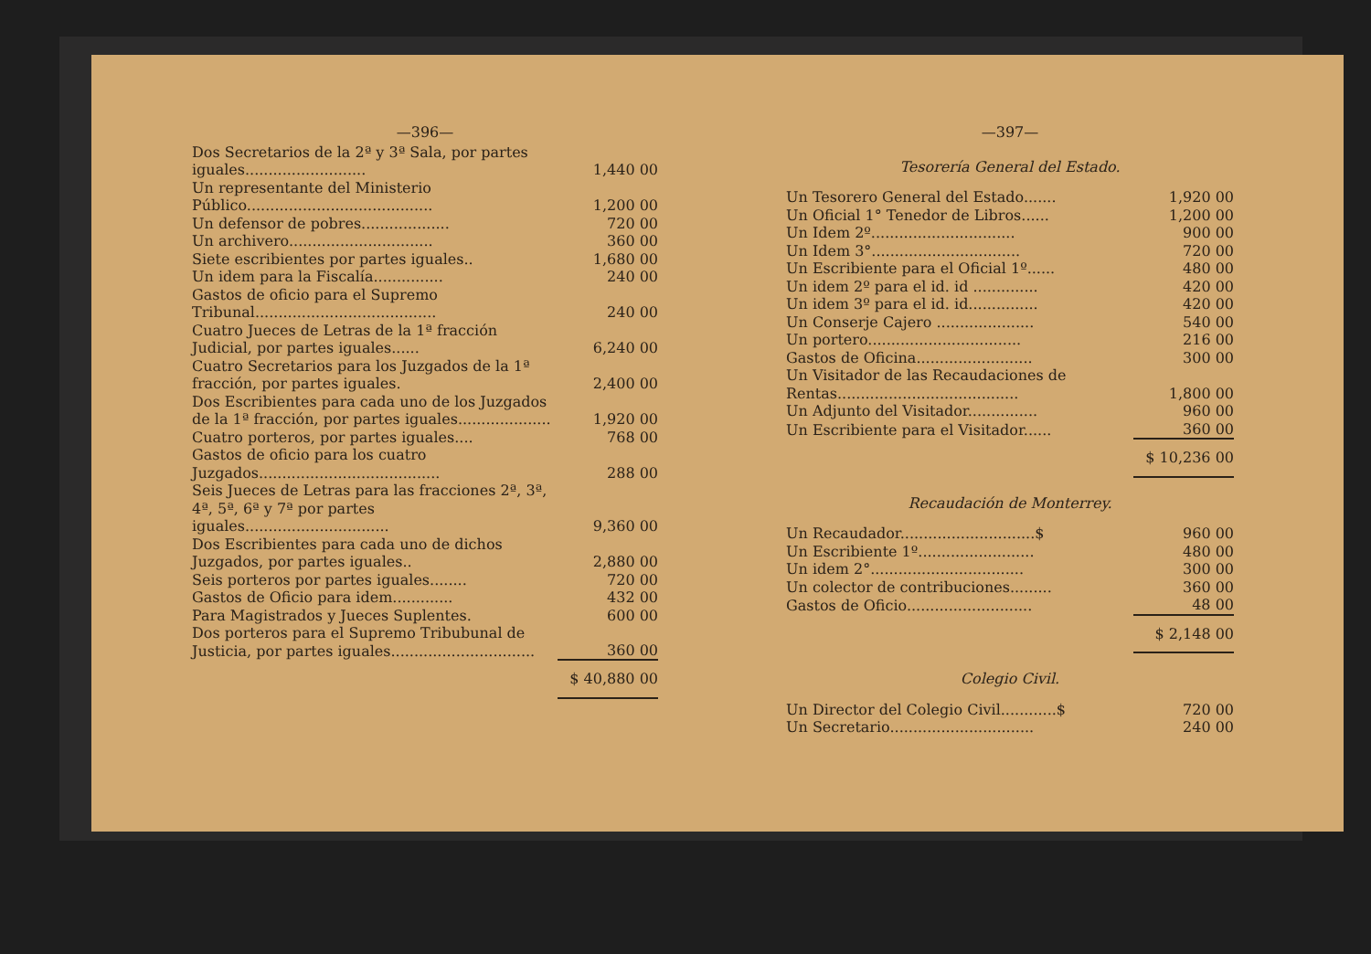—396—
| Dos Secretarios de la 2ª y 3ª Sala, por partes iguales.......................... | 1,440 00 |
| Un representante del Ministerio Público........................................ | 1,200 00 |
| Un defensor de pobres................... | 720 00 |
| Un archivero............................... | 360 00 |
| Siete escribientes por partes iguales.. | 1,680 00 |
| Un idem para la Fiscalía............... | 240 00 |
| Gastos de oficio para el Supremo Tribunal....................................... | 240 00 |
| Cuatro Jueces de Letras de la 1ª fracción Judicial, por partes iguales...... | 6,240 00 |
| Cuatro Secretarios para los Juzgados de la 1ª fracción, por partes iguales. | 2,400 00 |
| Dos Escribientes para cada uno de los Juzgados de la 1ª fracción, por partes iguales.................... | 1,920 00 |
| Cuatro porteros, por partes iguales.... | 768 00 |
| Gastos de oficio para los cuatro Juzgados....................................... | 288 00 |
| Seis Jueces de Letras para las fracciones 2ª, 3ª, 4ª, 5ª, 6ª y 7ª por partes iguales............................... | 9,360 00 |
| Dos Escribientes para cada uno de dichos Juzgados, por partes iguales.. | 2,880 00 |
| Seis porteros por partes iguales........ | 720 00 |
| Gastos de Oficio para idem............. | 432 00 |
| Para Magistrados y Jueces Suplentes. | 600 00 |
| Dos porteros para el Supremo Tribubunal de Justicia, por partes iguales............................... | 360 00 |
| | $ 40,880 00 |
—397—
Tesorería General del Estado.
| Un Tesorero General del Estado....... | 1,920 00 |
| Un Oficial 1° Tenedor de Libros...... | 1,200 00 |
| Un Idem 2º............................... | 900 00 |
| Un Idem 3°................................ | 720 00 |
| Un Escribiente para el Oficial 1º...... | 480 00 |
| Un idem 2º para el id. id .............. | 420 00 |
| Un idem 3º para el id. id............... | 420 00 |
| Un Conserje Cajero ..................... | 540 00 |
| Un portero................................. | 216 00 |
| Gastos de Oficina......................... | 300 00 |
| Un Visitador de las Recaudaciones de Rentas....................................... | 1,800 00 |
| Un Adjunto del Visitador............... | 960 00 |
| Un Escribiente para el Visitador...... | 360 00 |
| | $ 10,236 00 |
Recaudación de Monterrey.
| Un Recaudador.............................$ | 960 00 |
| Un Escribiente 1º......................... | 480 00 |
| Un idem 2°................................. | 300 00 |
| Un colector de contribuciones......... | 360 00 |
| Gastos de Oficio........................... | 48 00 |
| | $ 2,148 00 |
Colegio Civil.
| Un Director del Colegio Civil............$ | 720 00 |
| Un Secretario............................... | 240 00 |